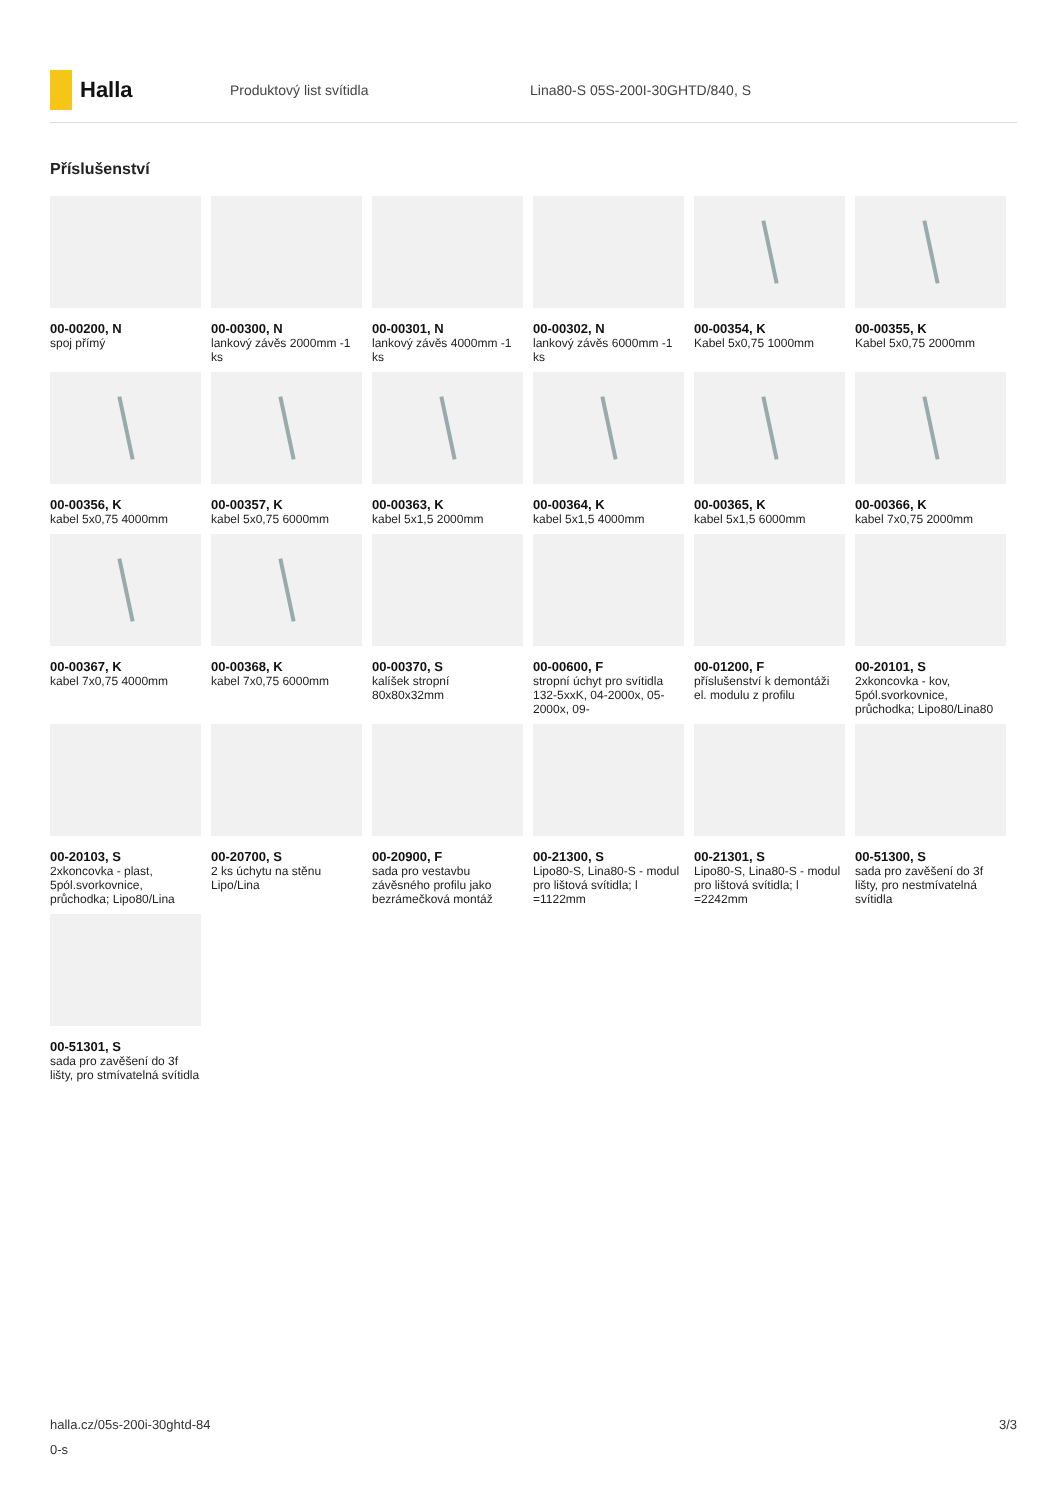Halla
Produktový list svítidla
Lina80-S 05S-200I-30GHTD/840, S
Příslušenství
00-00200, N
spoj přímý
00-00300, N
lankový závěs 2000mm -1 ks
00-00301, N
lankový závěs 4000mm -1 ks
00-00302, N
lankový závěs 6000mm -1 ks
00-00354, K
Kabel 5x0,75 1000mm
00-00355, K
Kabel 5x0,75 2000mm
00-00356, K
kabel 5x0,75 4000mm
00-00357, K
kabel 5x0,75 6000mm
00-00363, K
kabel 5x1,5 2000mm
00-00364, K
kabel 5x1,5 4000mm
00-00365, K
kabel 5x1,5 6000mm
00-00366, K
kabel 7x0,75 2000mm
00-00367, K
kabel 7x0,75 4000mm
00-00368, K
kabel 7x0,75 6000mm
00-00370, S
kalíšek stropní 80x80x32mm
00-00600, F
stropní úchyt pro svítidla 132-5xxK, 04-2000x, 05-2000x, 09-
00-01200, F
příslušenství k demontáži el. modulu z profilu
00-20101, S
2xkoncovka - kov, 5pól.svorkovnice, průchodka; Lipo80/Lina80
00-20103, S
2xkoncovka - plast, 5pól.svorkovnice, průchodka; Lipo80/Lina
00-20700, S
2 ks úchytu na stěnu Lipo/Lina
00-20900, F
sada pro vestavbu závěsného profilu jako bezrámečková montáž
00-21300, S
Lipo80-S, Lina80-S - modul pro lištová svítidla; l =1122mm
00-21301, S
Lipo80-S, Lina80-S - modul pro lištová svítidla; l =2242mm
00-51300, S
sada pro zavěšení do 3f lišty, pro nestmívatelná svítidla
00-51301, S
sada pro zavěšení do 3f lišty, pro stmívatelná svítidla
halla.cz/05s-200i-30ghtd-84
0-s
3/3